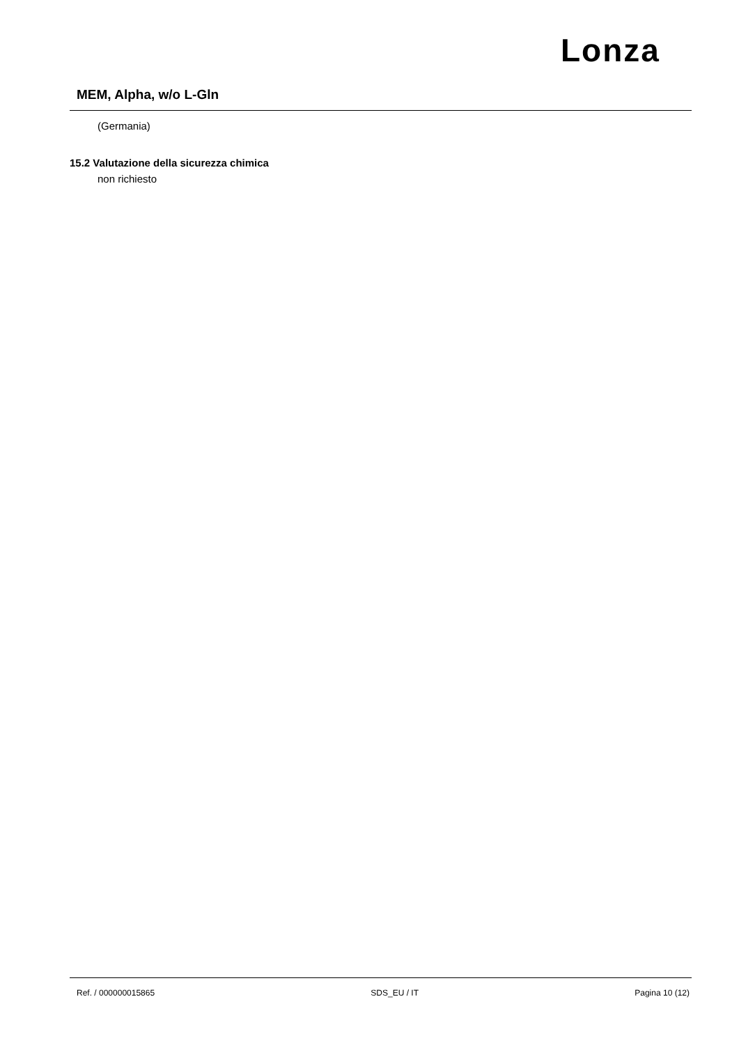Lonza
MEM, Alpha, w/o L-Gln
(Germania)
15.2 Valutazione della sicurezza chimica
non richiesto
Ref. / 000000015865 SDS_EU / IT Pagina 10 (12)